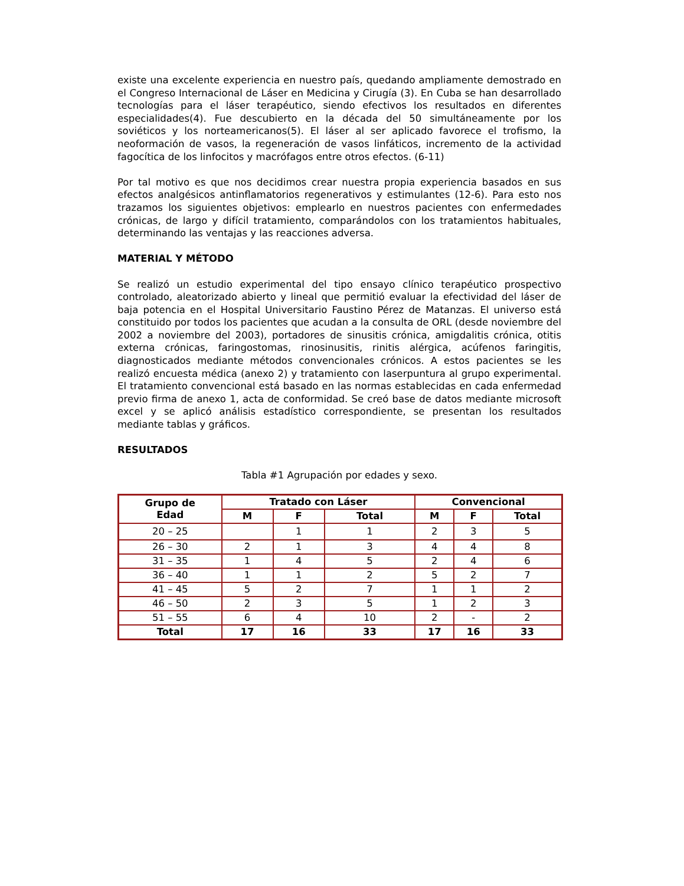existe una excelente experiencia en nuestro país, quedando ampliamente demostrado en el Congreso Internacional de Láser en Medicina y Cirugía (3). En Cuba se han desarrollado tecnologías para el láser terapéutico, siendo efectivos los resultados en diferentes especialidades(4). Fue descubierto en la década del 50 simultáneamente por los soviéticos y los norteamericanos(5). El láser al ser aplicado favorece el trofismo, la neoformación de vasos, la regeneración de vasos linfáticos, incremento de la actividad fagocítica de los linfocitos y macrófagos entre otros efectos. (6-11)
Por tal motivo es que nos decidimos crear nuestra propia experiencia basados en sus efectos analgésicos antinflamatorios regenerativos y estimulantes (12-6). Para esto nos trazamos los siguientes objetivos: emplearlo en nuestros pacientes con enfermedades crónicas, de largo y difícil tratamiento, comparándolos con los tratamientos habituales, determinando las ventajas y las reacciones adversa.
MATERIAL Y MÉTODO
Se realizó un estudio experimental del tipo ensayo clínico terapéutico prospectivo controlado, aleatorizado abierto y lineal que permitió evaluar la efectividad del láser de baja potencia en el Hospital Universitario Faustino Pérez de Matanzas. El universo está constituido por todos los pacientes que acudan a la consulta de ORL (desde noviembre del 2002 a noviembre del 2003), portadores de sinusitis crónica, amigdalitis crónica, otitis externa crónicas, faringostomas, rinosinusitis, rinitis alérgica, acúfenos faringitis, diagnosticados mediante métodos convencionales crónicos. A estos pacientes se les realizó encuesta médica (anexo 2) y tratamiento con laserpuntura al grupo experimental. El tratamiento convencional está basado en las normas establecidas en cada enfermedad previo firma de anexo 1, acta de conformidad. Se creó base de datos mediante microsoft excel y se aplicó análisis estadístico correspondiente, se presentan los resultados mediante tablas y gráficos.
RESULTADOS
Tabla #1 Agrupación por edades y sexo.
| Grupo de Edad | Tratado con Láser | | | Convencional | | |
| --- | --- | --- | --- | --- | --- | --- |
| | M | F | Total | M | F | Total |
| 20 – 25 | | 1 | 1 | 2 | 3 | 5 |
| 26 – 30 | 2 | 1 | 3 | 4 | 4 | 8 |
| 31 – 35 | 1 | 4 | 5 | 2 | 4 | 6 |
| 36 – 40 | 1 | 1 | 2 | 5 | 2 | 7 |
| 41 – 45 | 5 | 2 | 7 | 1 | 1 | 2 |
| 46 – 50 | 2 | 3 | 5 | 1 | 2 | 3 |
| 51 – 55 | 6 | 4 | 10 | 2 | - | 2 |
| Total | 17 | 16 | 33 | 17 | 16 | 33 |